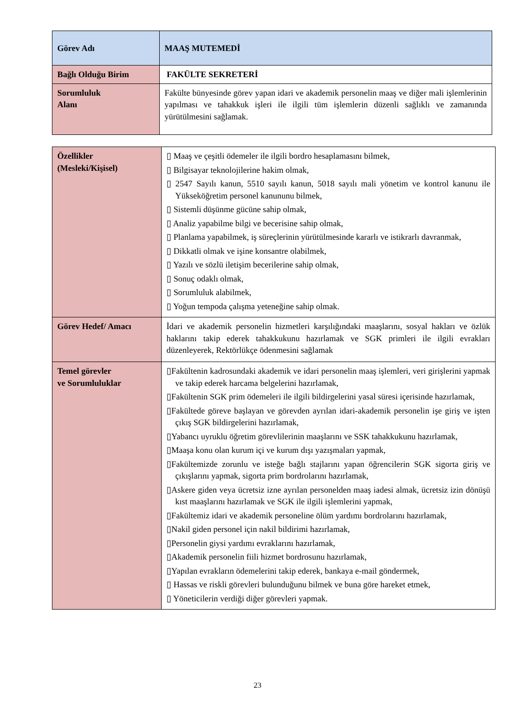| Görev Adı | MAAŞ MUTEMEDİ |
| Bağlı Olduğu Birim | FAKÜLTE SEKRETERİ |
| Sorumluluk Alanı | Fakülte bünyesinde görev yapan idari ve akademik personelin maaş ve diğer mali işlemlerinin yapılması ve tahakkuk işleri ile ilgili tüm işlemlerin düzenli sağlıklı ve zamanında yürütülmesini sağlamak. |
| Özellikler (Mesleki/Kişisel) | ▯ Maaş ve çeşitli ödemeler ile ilgili bordro hesaplamasını bilmek, ▯ Bilgisayar teknolojilerine hakim olmak, ▯ 2547 Sayılı kanun, 5510 sayılı kanun, 5018 sayılı mali yönetim ve kontrol kanunu ile Yükseköğretim personel kanununu bilmek, ▯ Sistemli düşünme gücüne sahip olmak, ▯ Analiz yapabilme bilgi ve becerisine sahip olmak, ▯ Planlama yapabilmek, iş süreçlerinin yürütülmesinde kararlı ve istikrarlı davranmak, ▯ Dikkatli olmak ve işine konsantre olabilmek, ▯ Yazılı ve sözlü iletişim becerilerine sahip olmak, ▯ Sonuç odaklı olmak, ▯ Sorumluluk alabilmek, ▯ Yoğun tempoda çalışma yeteneğine sahip olmak. |
| Görev Hedef/ Amacı | İdari ve akademik personelin hizmetleri karşılığındaki maaşlarını, sosyal hakları ve özlük haklarını takip ederek tahakkukunu hazırlamak ve SGK primleri ile ilgili evrakları düzenleyerek, Rektörlükçe ödenmesini sağlamak |
| Temel görevler ve Sorumluluklar | ▯Fakültenin kadrosundaki akademik ve idari personelin maaş işlemleri, veri girişlerini yapmak ve takip ederek harcama belgelerini hazırlamak, ▯Fakültenin SGK prim ödemeleri ile ilgili bildirgelerini yasal süresi içerisinde hazırlamak, ▯Fakültede göreve başlayan ve görevden ayrılan idari-akademik personelin işe giriş ve işten çıkış SGK bildirgelerini hazırlamak, ▯Yabancı uyruklu öğretim görevlilerinin maaşlarını ve SSK tahakkukunu hazırlamak, ▯Maaşa konu olan kurum içi ve kurum dışı yazışmaları yapmak, ▯Fakültemizde zorunlu ve isteğe bağlı stajlarını yapan öğrencilerin SGK sigorta giriş ve çıkışlarını yapmak, sigorta prim bordrolarını hazırlamak, ▯Askere giden veya ücretsiz izne ayrılan personelden maaş iadesi almak, ücretsiz izin dönüşü kıst maaşlarını hazırlamak ve SGK ile ilgili işlemlerini yapmak, ▯Fakültemiz idari ve akademik personeline ölüm yardımı bordrolarını hazırlamak, ▯Nakil giden personel için nakil bildirimi hazırlamak, ▯Personelin giysi yardımı evraklarını hazırlamak, ▯Akademik personelin fiili hizmet bordrosunu hazırlamak, ▯Yapılan evrakların ödemelerini takip ederek, bankaya e-mail göndermek, ▯ Hassas ve riskli görevleri bulunduğunu bilmek ve buna göre hareket etmek, ▯ Yöneticilerin verdiği diğer görevleri yapmak. |
23